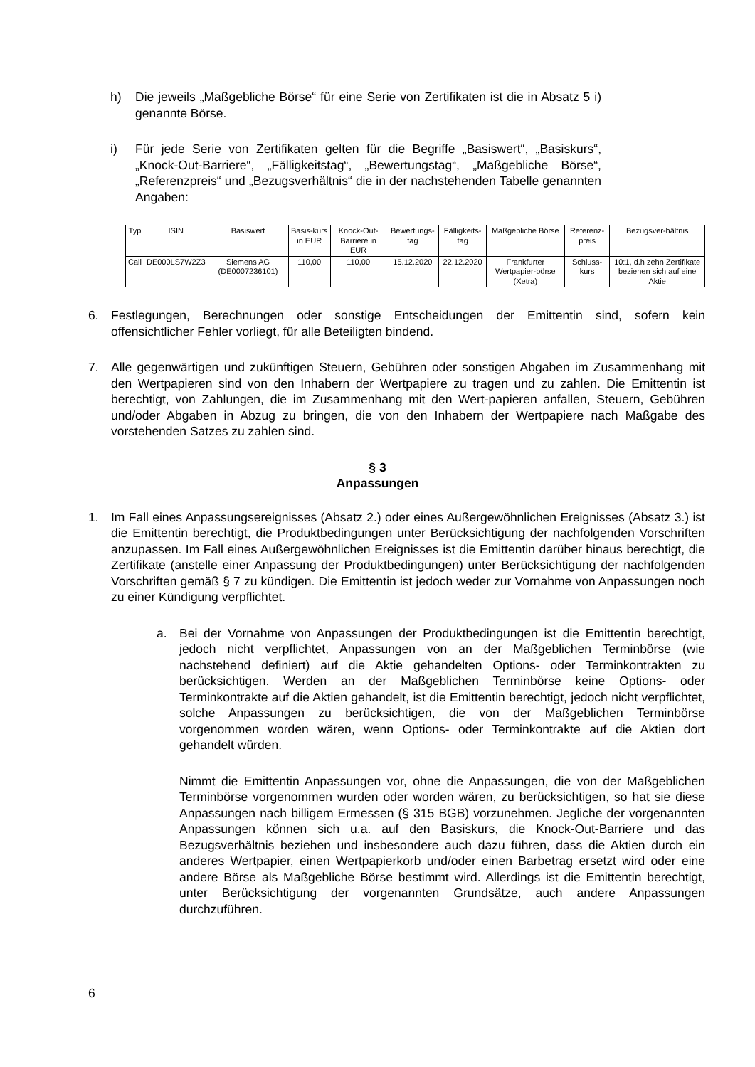h) Die jeweils „Maßgebliche Börse“ für eine Serie von Zertifikaten ist die in Absatz 5 i) genannte Börse.
i) Für jede Serie von Zertifikaten gelten für die Begriffe „Basiswert“, „Basiskurs“, „Knock-Out-Barriere“, „Fälligkeitstag“, „Bewertungstag“, „Maßgebliche Börse“, „Referenzpreis“ und „Bezugsverhältnis“ die in der nachstehenden Tabelle genannten Angaben:
| Typ | ISIN | Basiswert | Basis-kurs in EUR | Knock-Out-Barriere in EUR | Bewertungs-tag | Fälligkeits-tag | Maßgebliche Börse | Referenz-preis | Bezugsver-hältnis |
| --- | --- | --- | --- | --- | --- | --- | --- | --- | --- |
| Call | DE000LS7W2Z3 | Siemens AG (DE0007236101) | 110,00 | 110,00 | 15.12.2020 | 22.12.2020 | Frankfurter Wertpapier-börse (Xetra) | Schluss-kurs | 10:1, d.h zehn Zertifikate beziehen sich auf eine Aktie |
6. Festlegungen, Berechnungen oder sonstige Entscheidungen der Emittentin sind, sofern kein offensichtlicher Fehler vorliegt, für alle Beteiligten bindend.
7. Alle gegenwärtigen und zukünftigen Steuern, Gebühren oder sonstigen Abgaben im Zusammenhang mit den Wertpapieren sind von den Inhabern der Wertpapiere zu tragen und zu zahlen. Die Emittentin ist berechtigt, von Zahlungen, die im Zusammenhang mit den Wert-papieren anfallen, Steuern, Gebühren und/oder Abgaben in Abzug zu bringen, die von den Inhabern der Wertpapiere nach Maßgabe des vorstehenden Satzes zu zahlen sind.
§ 3
Anpassungen
1. Im Fall eines Anpassungsereignisses (Absatz 2.) oder eines Außergewöhnlichen Ereignisses (Absatz 3.) ist die Emittentin berechtigt, die Produktbedingungen unter Berücksichtigung der nachfolgenden Vorschriften anzupassen. Im Fall eines Außergewöhnlichen Ereignisses ist die Emittentin darüber hinaus berechtigt, die Zertifikate (anstelle einer Anpassung der Produktbedingungen) unter Berücksichtigung der nachfolgenden Vorschriften gemäß § 7 zu kündigen. Die Emittentin ist jedoch weder zur Vornahme von Anpassungen noch zu einer Kündigung verpflichtet.
a. Bei der Vornahme von Anpassungen der Produktbedingungen ist die Emittentin berechtigt, jedoch nicht verpflichtet, Anpassungen von an der Maßgeblichen Terminbörse (wie nachstehend definiert) auf die Aktie gehandelten Options- oder Terminkontrakten zu berücksichtigen. Werden an der Maßgeblichen Terminbörse keine Options- oder Terminkontrakte auf die Aktien gehandelt, ist die Emittentin berechtigt, jedoch nicht verpflichtet, solche Anpassungen zu berücksichtigen, die von der Maßgeblichen Terminbörse vorgenommen worden wären, wenn Options- oder Terminkontrakte auf die Aktien dort gehandelt würden.
Nimmt die Emittentin Anpassungen vor, ohne die Anpassungen, die von der Maßgeblichen Terminbörse vorgenommen wurden oder worden wären, zu berücksichtigen, so hat sie diese Anpassungen nach billigem Ermessen (§ 315 BGB) vorzunehmen. Jegliche der vorgenannten Anpassungen können sich u.a. auf den Basiskurs, die Knock-Out-Barriere und das Bezugsverhältnis beziehen und insbesondere auch dazu führen, dass die Aktien durch ein anderes Wertpapier, einen Wertpapierkorb und/oder einen Barbetrag ersetzt wird oder eine andere Börse als Maßgebliche Börse bestimmt wird. Allerdings ist die Emittentin berechtigt, unter Berücksichtigung der vorgenannten Grundsätze, auch andere Anpassungen durchzuführen.
6